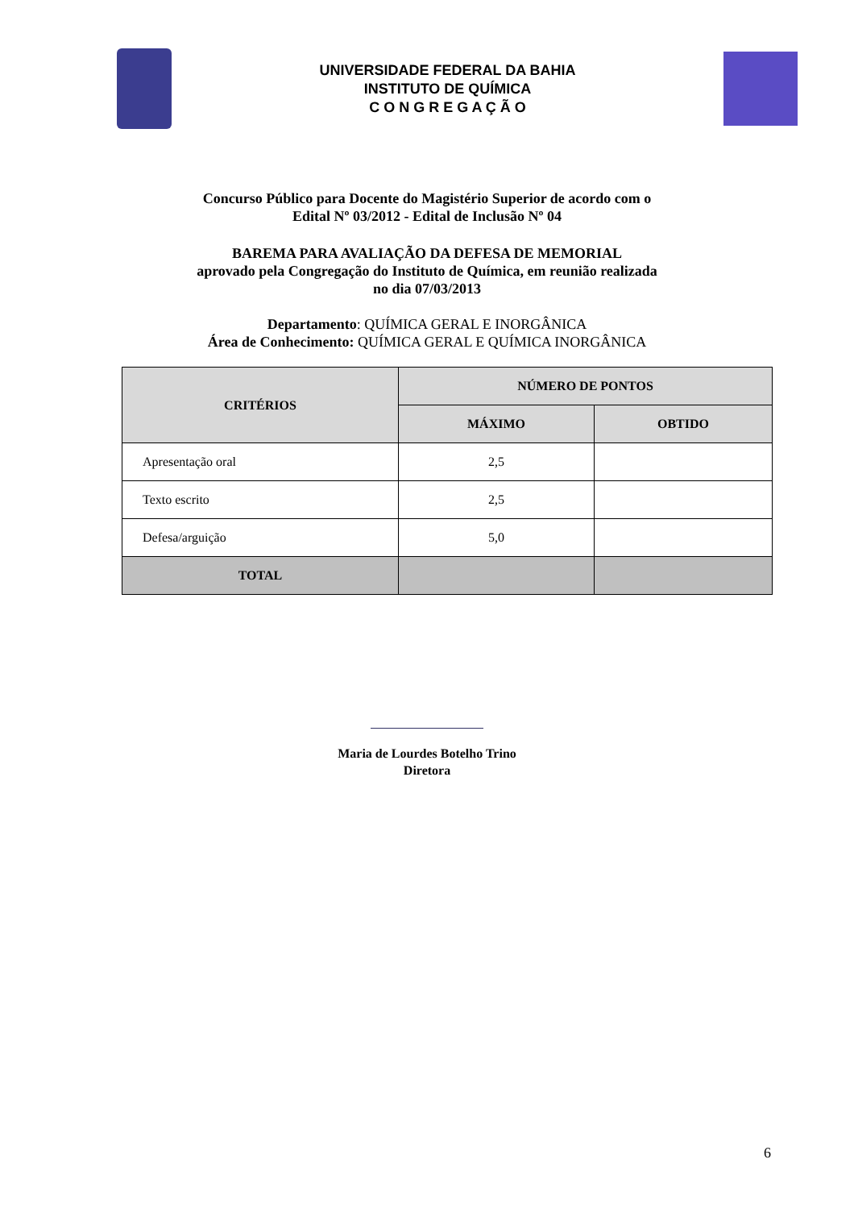UNIVERSIDADE FEDERAL DA BAHIA
INSTITUTO DE QUÍMICA
C O N G R E G A Ç Ã O
Concurso Público para Docente do Magistério Superior de acordo com o
Edital Nº 03/2012 - Edital de Inclusão Nº 04
BAREMA PARA AVALIAÇÃO DA DEFESA DE MEMORIAL
aprovado pela Congregação do Instituto de Química, em reunião realizada
no dia 07/03/2013
Departamento: QUÍMICA GERAL E INORGÂNICA
Área de Conhecimento: QUÍMICA GERAL E QUÍMICA INORGÂNICA
| CRITÉRIOS | NÚMERO DE PONTOS | |
| --- | --- | --- |
| | MÁXIMO | OBTIDO |
| Apresentação oral | 2,5 | |
| Texto escrito | 2,5 | |
| Defesa/arguição | 5,0 | |
| TOTAL | | |
Maria de Lourdes Botelho Trino
Diretora
6